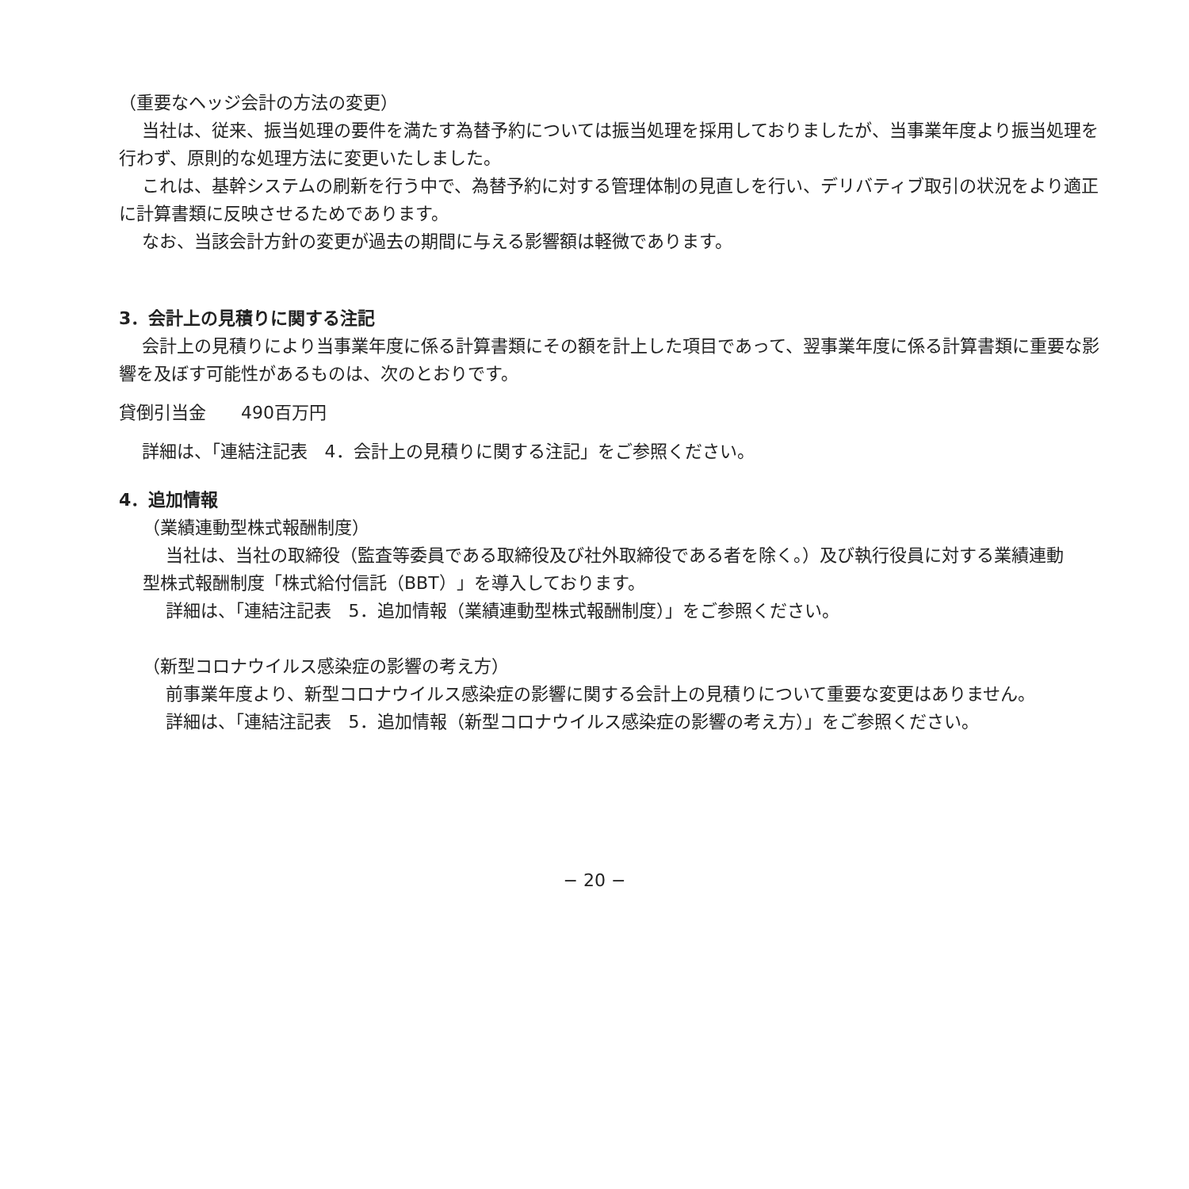（重要なヘッジ会計の方法の変更）
当社は、従来、振当処理の要件を満たす為替予約については振当処理を採用しておりましたが、当事業年度より振当処理を行わず、原則的な処理方法に変更いたしました。
これは、基幹システムの刷新を行う中で、為替予約に対する管理体制の見直しを行い、デリバティブ取引の状況をより適正に計算書類に反映させるためであります。
なお、当該会計方針の変更が過去の期間に与える影響額は軽微であります。
3．会計上の見積りに関する注記
会計上の見積りにより当事業年度に係る計算書類にその額を計上した項目であって、翌事業年度に係る計算書類に重要な影響を及ぼす可能性があるものは、次のとおりです。
貸倒引当金　　490百万円
詳細は、「連結注記表　4．会計上の見積りに関する注記」をご参照ください。
4．追加情報
（業績連動型株式報酬制度）
当社は、当社の取締役（監査等委員である取締役及び社外取締役である者を除く。）及び執行役員に対する業績連動型株式報酬制度「株式給付信託（BBT）」を導入しております。
詳細は、「連結注記表　5．追加情報（業績連動型株式報酬制度）」をご参照ください。
（新型コロナウイルス感染症の影響の考え方）
前事業年度より、新型コロナウイルス感染症の影響に関する会計上の見積りについて重要な変更はありません。
詳細は、「連結注記表　5．追加情報（新型コロナウイルス感染症の影響の考え方）」をご参照ください。
− 20 −